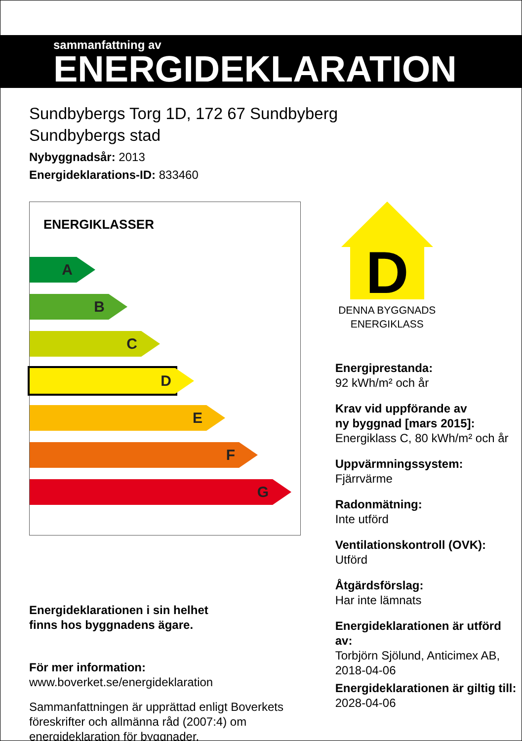sammanfattning av
ENERGIDEKLARATION
Sundbybergs Torg 1D, 172 67 Sundbyberg
Sundbybergs stad
Nybyggnadsår: 2013
Energideklarations-ID: 833460
ENERGIKLASSER
A
B
C
D
E
F
G
Energideklarationen i sin helhet
finns hos byggnadens ägare.
För mer information:
www.boverket.se/energideklaration
Sammanfattningen är upprättad enligt Boverkets föreskrifter och allmänna råd (2007:4) om energideklaration för byggnader.
D
DENNA BYGGNADS
ENERGIKLASS
Energiprestanda:
92 kWh/m² och år
Krav vid uppförande av
ny byggnad [mars 2015]:
Energiklass C, 80 kWh/m² och år
Uppvärmningssystem:
Fjärrvärme
Radonmätning:
Inte utförd
Ventilationskontroll (OVK):
Utförd
Åtgärdsförslag:
Har inte lämnats
Energideklarationen är utförd av:
Torbjörn Sjölund, Anticimex AB,
2018-04-06
Energideklarationen är giltig till:
2028-04-06